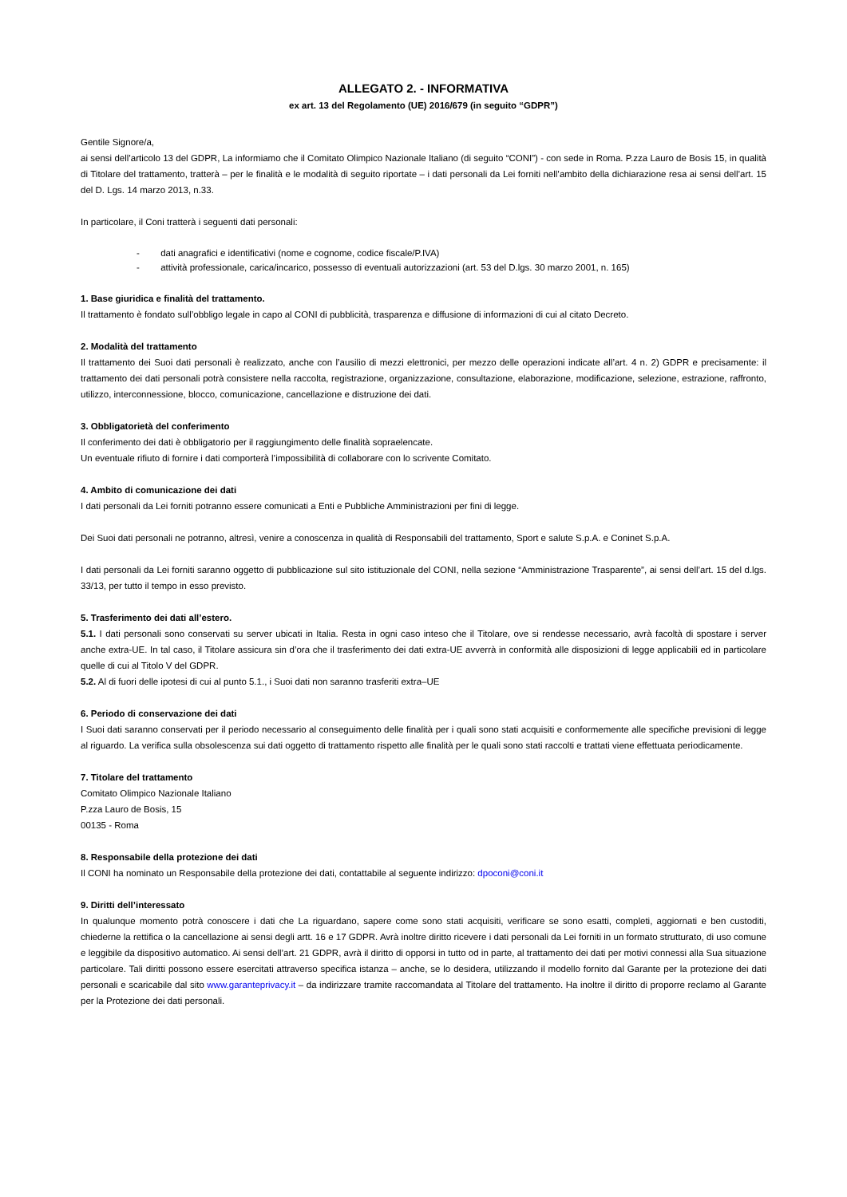ALLEGATO 2. - INFORMATIVA
ex art. 13 del Regolamento (UE) 2016/679 (in seguito “GDPR”)
Gentile Signore/a,
ai sensi dell’articolo 13 del GDPR, La informiamo che il Comitato Olimpico Nazionale Italiano (di seguito “CONI”) - con sede in Roma. P.zza Lauro de Bosis 15, in qualità di Titolare del trattamento, tratterà – per le finalità e le modalità di seguito riportate – i dati personali da Lei forniti nell’ambito della dichiarazione resa ai sensi dell’art. 15 del D. Lgs. 14 marzo 2013, n.33.
In particolare, il Coni tratterà i seguenti dati personali:
- dati anagrafici e identificativi (nome e cognome, codice fiscale/P.IVA)
- attività professionale, carica/incarico, possesso di eventuali autorizzazioni (art. 53 del D.lgs. 30 marzo 2001, n. 165)
1. Base giuridica e finalità del trattamento.
Il trattamento è fondato sull’obbligo legale in capo al CONI di pubblicità, trasparenza e diffusione di informazioni di cui al citato Decreto.
2. Modalità del trattamento
Il trattamento dei Suoi dati personali è realizzato, anche con l’ausilio di mezzi elettronici, per mezzo delle operazioni indicate all’art. 4 n. 2) GDPR e precisamente: il trattamento dei dati personali potrà consistere nella raccolta, registrazione, organizzazione, consultazione, elaborazione, modificazione, selezione, estrazione, raffronto, utilizzo, interconnessione, blocco, comunicazione, cancellazione e distruzione dei dati.
3. Obbligatorietà del conferimento
Il conferimento dei dati è obbligatorio per il raggiungimento delle finalità sopraelencate.
Un eventuale rifiuto di fornire i dati comporterà l’impossibilità di collaborare con lo scrivente Comitato.
4. Ambito di comunicazione dei dati
I dati personali da Lei forniti potranno essere comunicati a Enti e Pubbliche Amministrazioni per fini di legge.
Dei Suoi dati personali ne potranno, altresì, venire a conoscenza in qualità di Responsabili del trattamento, Sport e salute S.p.A. e Coninet S.p.A.
I dati personali da Lei forniti saranno oggetto di pubblicazione sul sito istituzionale del CONI, nella sezione “Amministrazione Trasparente”, ai sensi dell’art. 15 del d.lgs. 33/13, per tutto il tempo in esso previsto.
5. Trasferimento dei dati all’estero.
5.1. I dati personali sono conservati su server ubicati in Italia. Resta in ogni caso inteso che il Titolare, ove si rendesse necessario, avrà facoltà di spostare i server anche extra-UE. In tal caso, il Titolare assicura sin d’ora che il trasferimento dei dati extra-UE avverrà in conformità alle disposizioni di legge applicabili ed in particolare quelle di cui al Titolo V del GDPR.
5.2. Al di fuori delle ipotesi di cui al punto 5.1., i Suoi dati non saranno trasferiti extra–UE
6. Periodo di conservazione dei dati
I Suoi dati saranno conservati per il periodo necessario al conseguimento delle finalità per i quali sono stati acquisiti e conformemente alle specifiche previsioni di legge al riguardo. La verifica sulla obsolescenza sui dati oggetto di trattamento rispetto alle finalità per le quali sono stati raccolti e trattati viene effettuata periodicamente.
7. Titolare del trattamento
Comitato Olimpico Nazionale Italiano
P.zza Lauro de Bosis, 15
00135 - Roma
8. Responsabile della protezione dei dati
Il CONI ha nominato un Responsabile della protezione dei dati, contattabile al seguente indirizzo: dpoconi@coni.it
9. Diritti dell’interessato
In qualunque momento potrà conoscere i dati che La riguardano, sapere come sono stati acquisiti, verificare se sono esatti, completi, aggiornati e ben custoditi, chiederne la rettifica o la cancellazione ai sensi degli artt. 16 e 17 GDPR. Avrà inoltre diritto ricevere i dati personali da Lei forniti in un formato strutturato, di uso comune e leggibile da dispositivo automatico. Ai sensi dell’art. 21 GDPR, avrà il diritto di opporsi in tutto od in parte, al trattamento dei dati per motivi connessi alla Sua situazione particolare. Tali diritti possono essere esercitati attraverso specifica istanza – anche, se lo desidera, utilizzando il modello fornito dal Garante per la protezione dei dati personali e scaricabile dal sito www.garanteprivacy.it – da indirizzare tramite raccomandata al Titolare del trattamento. Ha inoltre il diritto di proporre reclamo al Garante per la Protezione dei dati personali.